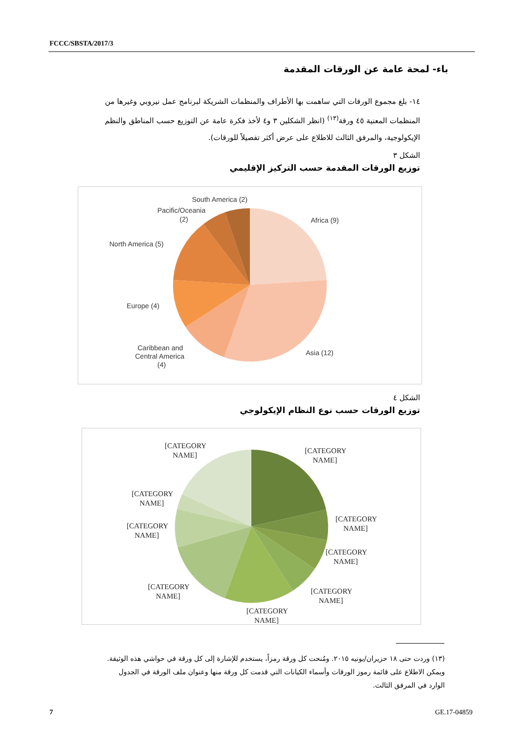FCCC/SBSTA/2017/3
باء- لمحة عامة عن الورقات المقدمة
١٤- بلغ مجموع الورقات التي ساهمت بها الأطراف والمنظمات الشريكة لبرنامج عمل نيروبي وغيرها من المنظمات المعنية ٤٥ ورقة<sup>(١٣)</sup> (انظر الشكلين ٣ و٤ لأخذ فكرة عامة عن التوزيع حسب المناطق والنظم الإيكولوجية، والمرفق الثالث للاطلاع على عرض أكثر تفصيلاً للورقات).
الشكل ٣
توزيع الورقات المقدمة حسب التركيز الإقليمي
Africa (9)
South America (2)
Pacific/Oceania
(2)
North America (5)
Europe (4)
Caribbean and
Central America
(4)
Asia (12)
الشكل ٤
توزيع الورقات حسب نوع النظام الإيكولوجي
[CATEGORY
NAME]
[CATEGORY
NAME]
[CATEGORY
NAME]
[CATEGORY
NAME]
[CATEGORY
NAME]
[CATEGORY
NAME]
[CATEGORY
NAME]
[CATEGORY
NAME]
[CATEGORY
NAME]
(١٣) وردت حتى ١٨ حزيران/يونيه ٢٠١٥. ومُنحت كل ورقة رمزاً، يستخدم للإشارة إلى كل ورقة في حواشي هذه الوثيقة. ويمكن الاطلاع على قائمة رموز الورقات وأسماء الكيانات التي قدمت كل ورقة منها وعنوان ملف الورقة في الجدول الوارد في المرفق الثالث.
7 GE.17-04859